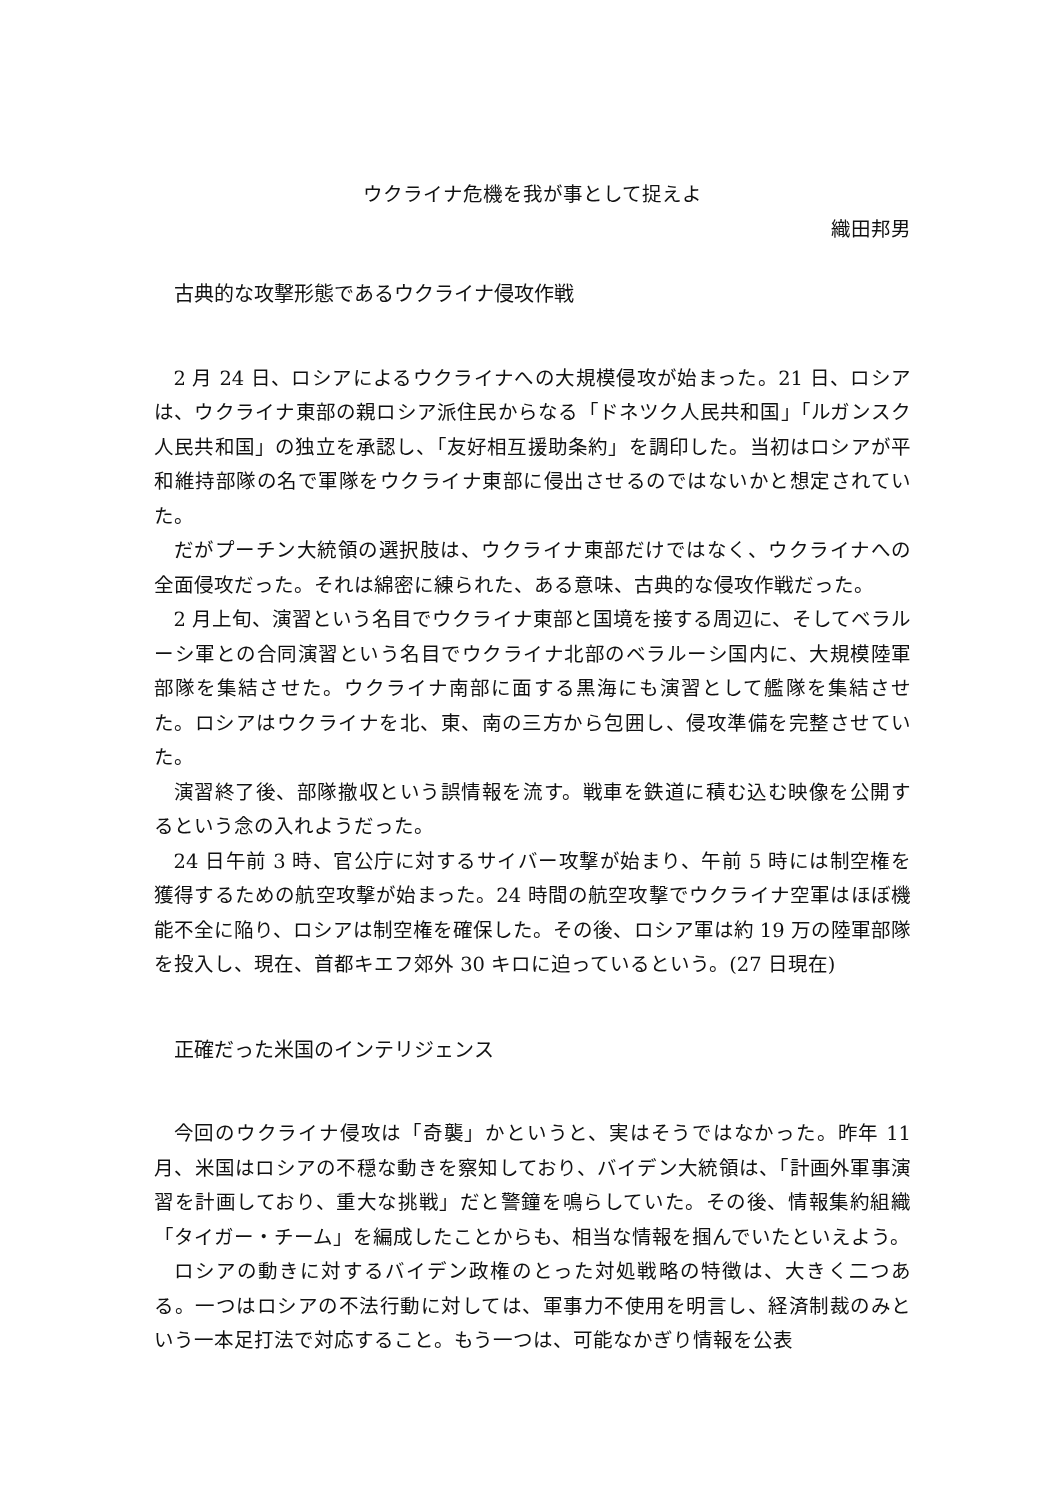ウクライナ危機を我が事として捉えよ
織田邦男
古典的な攻撃形態であるウクライナ侵攻作戦
2 月 24 日、ロシアによるウクライナへの大規模侵攻が始まった。21 日、ロシアは、ウクライナ東部の親ロシア派住民からなる「ドネツク人民共和国」「ルガンスク人民共和国」の独立を承認し、「友好相互援助条約」を調印した。当初はロシアが平和維持部隊の名で軍隊をウクライナ東部に侵出させるのではないかと想定されていた。
だがプーチン大統領の選択肢は、ウクライナ東部だけではなく、ウクライナへの全面侵攻だった。それは綿密に練られた、ある意味、古典的な侵攻作戦だった。
2 月上旬、演習という名目でウクライナ東部と国境を接する周辺に、そしてベラルーシ軍との合同演習という名目でウクライナ北部のベラルーシ国内に、大規模陸軍部隊を集結させた。ウクライナ南部に面する黒海にも演習として艦隊を集結させた。ロシアはウクライナを北、東、南の三方から包囲し、侵攻準備を完整させていた。
演習終了後、部隊撤収という誤情報を流す。戦車を鉄道に積む込む映像を公開するという念の入れようだった。
24 日午前 3 時、官公庁に対するサイバー攻撃が始まり、午前 5 時には制空権を獲得するための航空攻撃が始まった。24 時間の航空攻撃でウクライナ空軍はほぼ機能不全に陥り、ロシアは制空権を確保した。その後、ロシア軍は約 19 万の陸軍部隊を投入し、現在、首都キエフ郊外 30 キロに迫っているという。(27 日現在)
正確だった米国のインテリジェンス
今回のウクライナ侵攻は「奇襲」かというと、実はそうではなかった。昨年 11 月、米国はロシアの不穏な動きを察知しており、バイデン大統領は、「計画外軍事演習を計画しており、重大な挑戦」だと警鐘を鳴らしていた。その後、情報集約組織「タイガー・チーム」を編成したことからも、相当な情報を掴んでいたといえよう。
ロシアの動きに対するバイデン政権のとった対処戦略の特徴は、大きく二つある。一つはロシアの不法行動に対しては、軍事力不使用を明言し、経済制裁のみという一本足打法で対応すること。もう一つは、可能なかぎり情報を公表